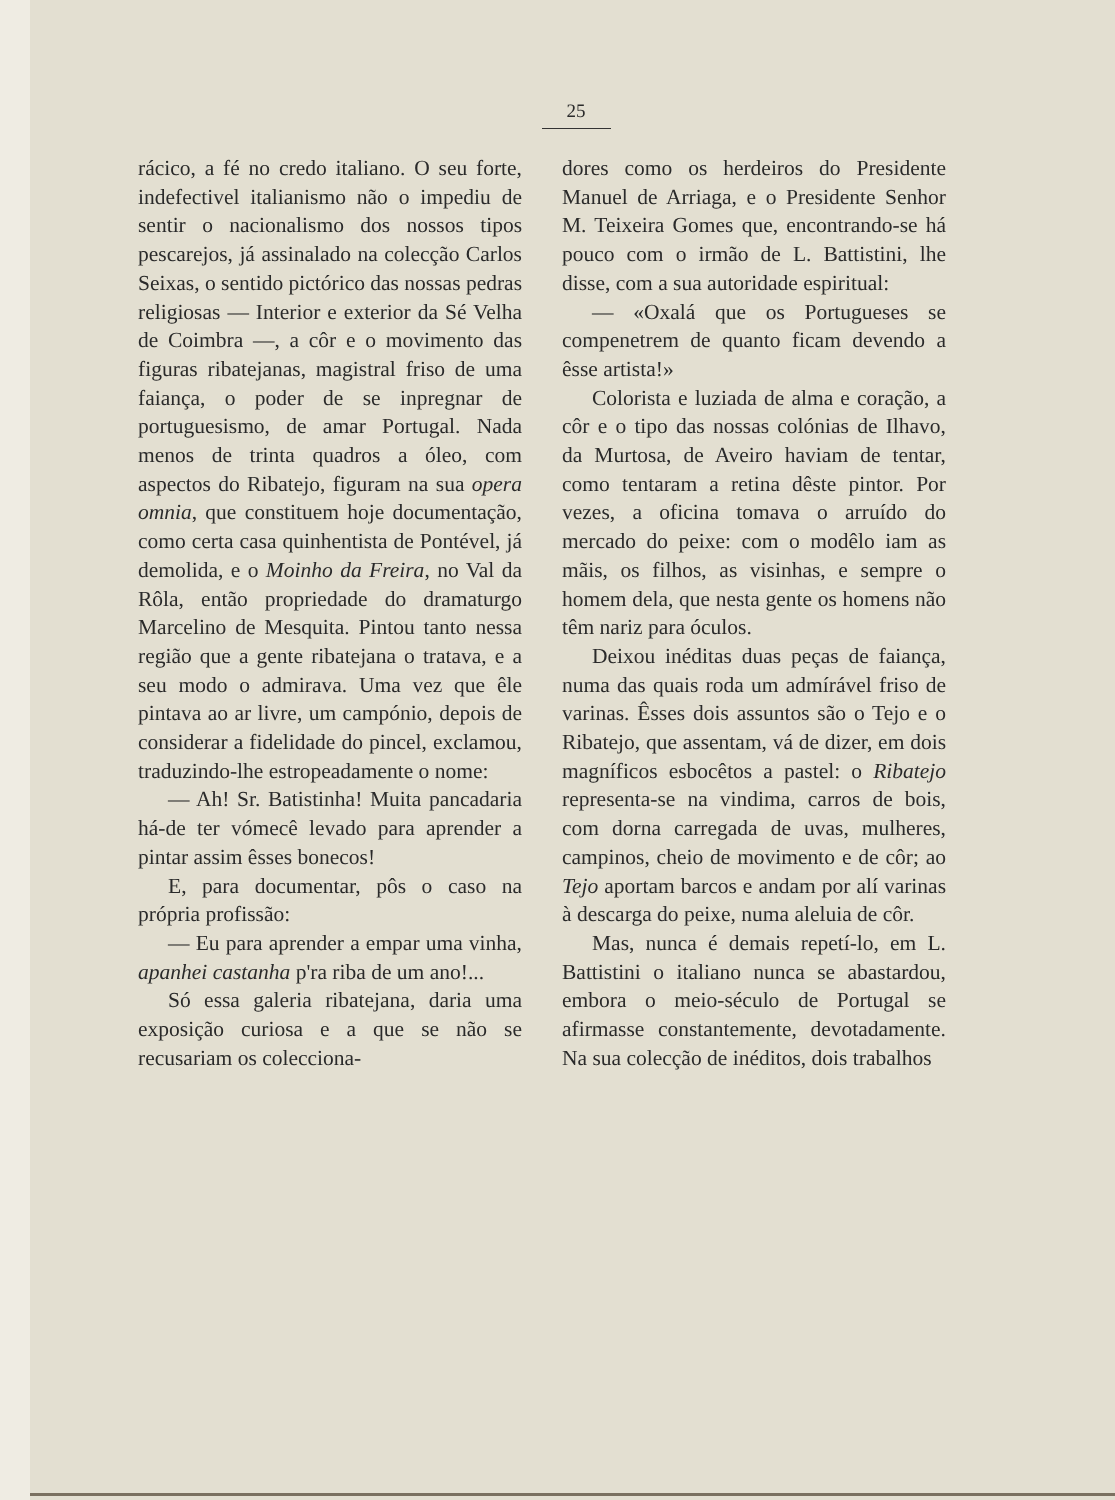25
rácico, a fé no credo italiano. O seu forte, indefectivel italianismo não o impediu de sentir o nacionalismo dos nossos tipos pescarejos, já assinalado na colecção Carlos Seixas, o sentido pictórico das nossas pedras religiosas — Interior e exterior da Sé Velha de Coimbra —, a côr e o movimento das figuras ribatejanas, magistral friso de uma faiança, o poder de se inpregnar de portuguesismo, de amar Portugal. Nada menos de trinta quadros a óleo, com aspectos do Ribatejo, figuram na sua opera omnia, que constituem hoje documentação, como certa casa quinhentista de Pontével, já demolida, e o Moinho da Freira, no Val da Rôla, então propriedade do dramaturgo Marcelino de Mesquita. Pintou tanto nessa região que a gente ribatejana o tratava, e a seu modo o admirava. Uma vez que êle pintava ao ar livre, um campónio, depois de considerar a fidelidade do pincel, exclamou, traduzindo-lhe estropeadamente o nome:
— Ah! Sr. Batistinha! Muita pancadaria há-de ter vómecê levado para aprender a pintar assim êsses bonecos!
E, para documentar, pôs o caso na própria profissão:
— Eu para aprender a empar uma vinha, apanhei castanha p'ra riba de um ano!...
Só essa galeria ribatejana, daria uma exposição curiosa e a que se não se recusariam os colecciona-
dores como os herdeiros do Presidente Manuel de Arriaga, e o Presidente Senhor M. Teixeira Gomes que, encontrando-se há pouco com o irmão de L. Battistini, lhe disse, com a sua autoridade espiritual:
— «Oxalá que os Portugueses se compenetrem de quanto ficam devendo a êsse artista!»
Colorista e luziada de alma e coração, a côr e o tipo das nossas colónias de Ilhavo, da Murtosa, de Aveiro haviam de tentar, como tentaram a retina dêste pintor. Por vezes, a oficina tomava o arruído do mercado do peixe: com o modêlo iam as mãis, os filhos, as visinhas, e sempre o homem dela, que nesta gente os homens não têm nariz para óculos.
Deixou inéditas duas peças de faiança, numa das quais roda um admírável friso de varinas. Êsses dois assuntos são o Tejo e o Ribatejo, que assentam, vá de dizer, em dois magníficos esbocêtos a pastel: o Ribatejo representa-se na vindima, carros de bois, com dorna carregada de uvas, mulheres, campinos, cheio de movimento e de côr; ao Tejo aportam barcos e andam por alí varinas à descarga do peixe, numa aleluia de côr.
Mas, nunca é demais repetí-lo, em L. Battistini o italiano nunca se abastardou, embora o meio-século de Portugal se afirmasse constantemente, devotadamente. Na sua colecção de inéditos, dois trabalhos